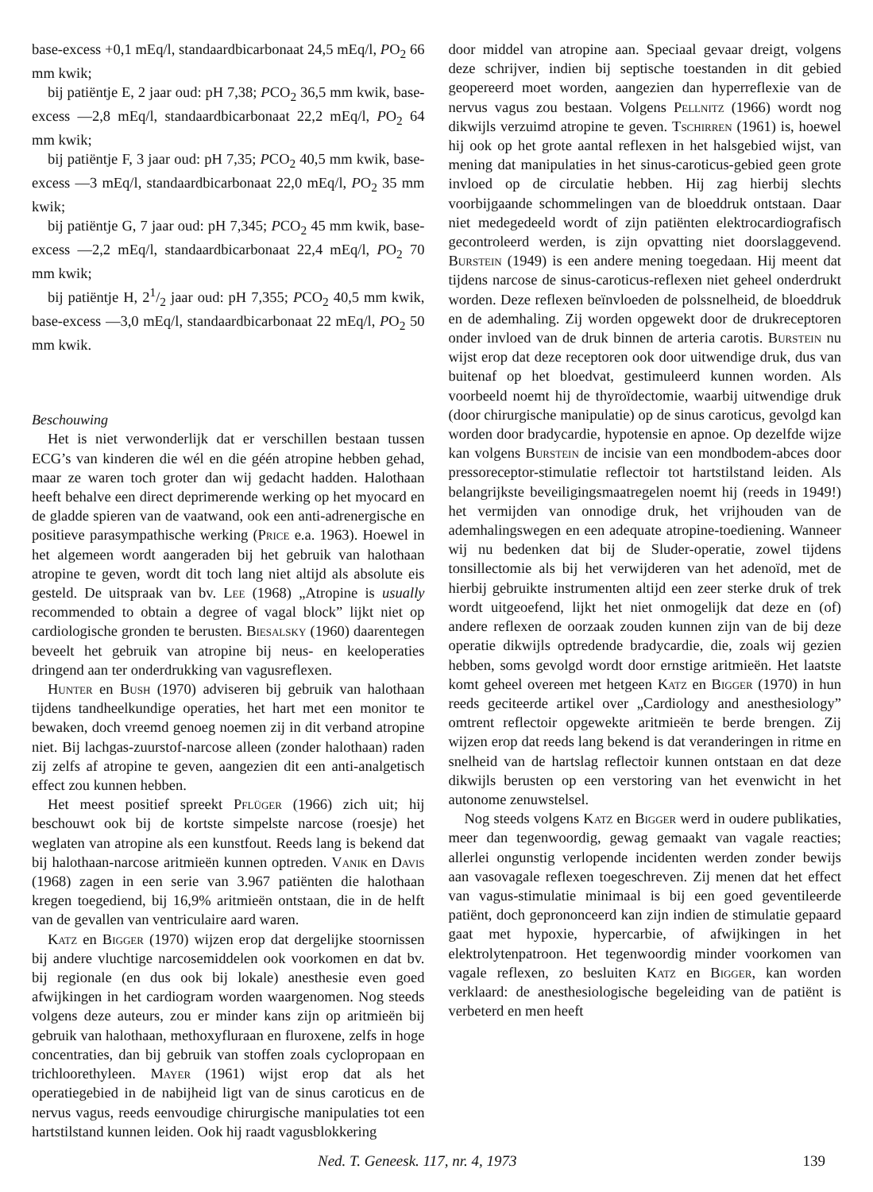base-excess +0,1 mEq/l, standaardbicarbonaat 24,5 mEq/l, PO<sub>2</sub> 66 mm kwik;
bij patiëntje E, 2 jaar oud: pH 7,38; PCO<sub>2</sub> 36,5 mm kwik, base-excess —2,8 mEq/l, standaardbicarbonaat 22,2 mEq/l, PO<sub>2</sub> 64 mm kwik;
bij patiëntje F, 3 jaar oud: pH 7,35; PCO<sub>2</sub> 40,5 mm kwik, base-excess —3 mEq/l, standaardbicarbonaat 22,0 mEq/l, PO<sub>2</sub> 35 mm kwik;
bij patiëntje G, 7 jaar oud: pH 7,345; PCO<sub>2</sub> 45 mm kwik, base-excess —2,2 mEq/l, standaardbicarbonaat 22,4 mEq/l, PO<sub>2</sub> 70 mm kwik;
bij patiëntje H, 21/2 jaar oud: pH 7,355; PCO<sub>2</sub> 40,5 mm kwik, base-excess —3,0 mEq/l, standaardbicarbonaat 22 mEq/l, PO<sub>2</sub> 50 mm kwik.
Beschouwing
Het is niet verwonderlijk dat er verschillen bestaan tussen ECG’s van kinderen die wél en die géén atropine hebben gehad, maar ze waren toch groter dan wij gedacht hadden. Halothaan heeft behalve een direct deprimerende werking op het myocard en de gladde spieren van de vaatwand, ook een anti-adrenergische en positieve parasympathische werking (Price e.a. 1963). Hoewel in het algemeen wordt aangeraden bij het gebruik van halothaan atropine te geven, wordt dit toch lang niet altijd als absolute eis gesteld. De uitspraak van bv. Lee (1968) „Atropine is usually recommended to obtain a degree of vagal block” lijkt niet op cardiologische gronden te berusten. Biesalsky (1960) daarentegen beveelt het gebruik van atropine bij neus- en keeloperaties dringend aan ter onderdrukking van vagusreflexen.
Hunter en Bush (1970) adviseren bij gebruik van halothaan tijdens tandheelkundige operaties, het hart met een monitor te bewaken, doch vreemd genoeg noemen zij in dit verband atropine niet. Bij lachgas-zuurstof-narcose alleen (zonder halothaan) raden zij zelfs af atropine te geven, aangezien dit een anti-analgetisch effect zou kunnen hebben.
Het meest positief spreekt Pflüger (1966) zich uit; hij beschouwt ook bij de kortste simpelste narcose (roesje) het weglaten van atropine als een kunstfout. Reeds lang is bekend dat bij halothaan-narcose aritmieën kunnen optreden. Vanik en Davis (1968) zagen in een serie van 3.967 patiënten die halothaan kregen toegediend, bij 16,9% aritmieën ontstaan, die in de helft van de gevallen van ventriculaire aard waren.
Katz en Bigger (1970) wijzen erop dat dergelijke stoornissen bij andere vluchtige narcosemiddelen ook voorkomen en dat bv. bij regionale (en dus ook bij lokale) anesthesie even goed afwijkingen in het cardiogram worden waargenomen. Nog steeds volgens deze auteurs, zou er minder kans zijn op aritmieën bij gebruik van halothaan, methoxyfluraan en fluroxene, zelfs in hoge concentraties, dan bij gebruik van stoffen zoals cyclopropaan en trichloorethyleen. Mayer (1961) wijst erop dat als het operatiegebied in de nabijheid ligt van de sinus caroticus en de nervus vagus, reeds eenvoudige chirurgische manipulaties tot een hartstilstand kunnen leiden. Ook hij raadt vagusblokkering
door middel van atropine aan. Speciaal gevaar dreigt, volgens deze schrijver, indien bij septische toestanden in dit gebied geopereerd moet worden, aangezien dan hyperreflexie van de nervus vagus zou bestaan. Volgens Pellnitz (1966) wordt nog dikwijls verzuimd atropine te geven. Tschirren (1961) is, hoewel hij ook op het grote aantal reflexen in het halsgebied wijst, van mening dat manipulaties in het sinus-caroticus-gebied geen grote invloed op de circulatie hebben. Hij zag hierbij slechts voorbijgaande schommelingen van de bloeddruk ontstaan. Daar niet medegedeeld wordt of zijn patiënten elektrocardiografisch gecontroleerd werden, is zijn opvatting niet doorslaggevend. Burstein (1949) is een andere mening toegedaan. Hij meent dat tijdens narcose de sinus-caroticus-reflexen niet geheel onderdrukt worden. Deze reflexen beïnvloeden de polssnelheid, de bloeddruk en de ademhaling. Zij worden opgewekt door de drukreceptoren onder invloed van de druk binnen de arteria carotis. Burstein nu wijst erop dat deze receptoren ook door uitwendige druk, dus van buitenaf op het bloedvat, gestimuleerd kunnen worden. Als voorbeeld noemt hij de thyroïdectomie, waarbij uitwendige druk (door chirurgische manipulatie) op de sinus caroticus, gevolgd kan worden door bradycardie, hypotensie en apnoe. Op dezelfde wijze kan volgens Burstein de incisie van een mondbodem-abces door pressoreceptor-stimulatie reflectoir tot hartstilstand leiden. Als belangrijkste beveiligingsmaatregelen noemt hij (reeds in 1949!) het vermijden van onnodige druk, het vrijhouden van de ademhalingswegen en een adequate atropine-toediening. Wanneer wij nu bedenken dat bij de Sluder-operatie, zowel tijdens tonsillectomie als bij het verwijderen van het adenoïd, met de hierbij gebruikte instrumenten altijd een zeer sterke druk of trek wordt uitgeoefend, lijkt het niet onmogelijk dat deze en (of) andere reflexen de oorzaak zouden kunnen zijn van de bij deze operatie dikwijls optredende bradycardie, die, zoals wij gezien hebben, soms gevolgd wordt door ernstige aritmieën. Het laatste komt geheel overeen met hetgeen Katz en Bigger (1970) in hun reeds geciteerde artikel over „Cardiology and anesthesiology” omtrent reflectoir opgewekte aritmieën te berde brengen. Zij wijzen erop dat reeds lang bekend is dat veranderingen in ritme en snelheid van de hartslag reflectoir kunnen ontstaan en dat deze dikwijls berusten op een verstoring van het evenwicht in het autonome zenuwstelsel.
Nog steeds volgens Katz en Bigger werd in oudere publikaties, meer dan tegenwoordig, gewag gemaakt van vagale reacties; allerlei ongunstig verlopende incidenten werden zonder bewijs aan vasovagale reflexen toegeschreven. Zij menen dat het effect van vagus-stimulatie minimaal is bij een goed geventileerde patiënt, doch geprononceerd kan zijn indien de stimulatie gepaard gaat met hypoxie, hypercarbie, of afwijkingen in het elektrolytenpatroon. Het tegenwoordig minder voorkomen van vagale reflexen, zo besluiten Katz en Bigger, kan worden verklaard: de anesthesiologische begeleiding van de patiënt is verbeterd en men heeft
Ned. T. Geneesk. 117, nr. 4, 1973 139